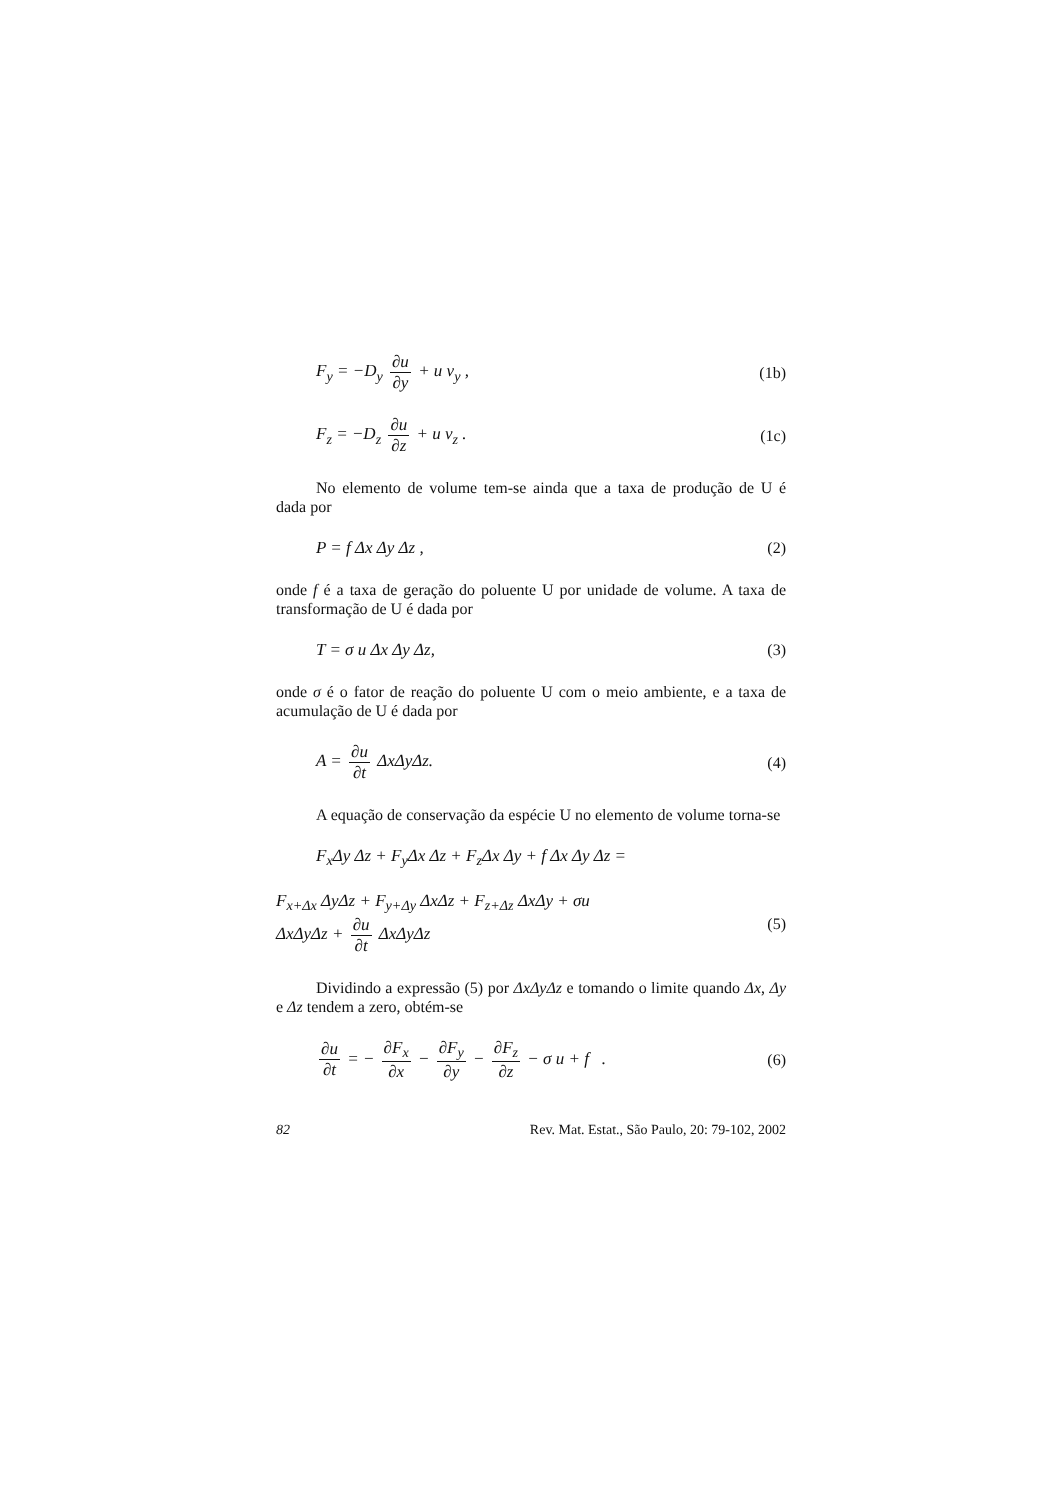F<sub>y</sub> = −D<sub>y</sub> ∂u ∂y + u v<sub>y</sub> , (1b)
F<sub>z</sub> = −D<sub>z</sub> ∂u ∂z + u v<sub>z</sub> . (1c)
No elemento de volume tem-se ainda que a taxa de produção de U é dada por
P = f Δx Δy Δz , (2)
onde f é a taxa de geração do poluente U por unidade de volume. A taxa de transformação de U é dada por
T = σ u Δx Δy Δz, (3)
onde σ é o fator de reação do poluente U com o meio ambiente, e a taxa de acumulação de U é dada por
A = ∂u ∂t ΔxΔyΔz. (4)
A equação de conservação da espécie U no elemento de volume torna-se
F<sub>x</sub>Δy Δz + F<sub>y</sub>Δx Δz + F<sub>z</sub>Δx Δy + f Δx Δy Δz =
F<sub>x+Δx</sub> ΔyΔz + F<sub>y+Δy</sub> ΔxΔz + F<sub>z+Δz</sub> ΔxΔy + σu
ΔxΔyΔz + ∂u ∂t ΔxΔyΔz (5)
Dividindo a expressão (5) por ΔxΔyΔz e tomando o limite quando Δx, Δy e Δz tendem a zero, obtém-se
∂u ∂t = − ∂F<sub>x</sub> ∂x − ∂F<sub>y</sub> ∂y − ∂F<sub>z</sub> ∂z − σ u + f . (6)
82 Rev. Mat. Estat., São Paulo, 20: 79-102, 2002